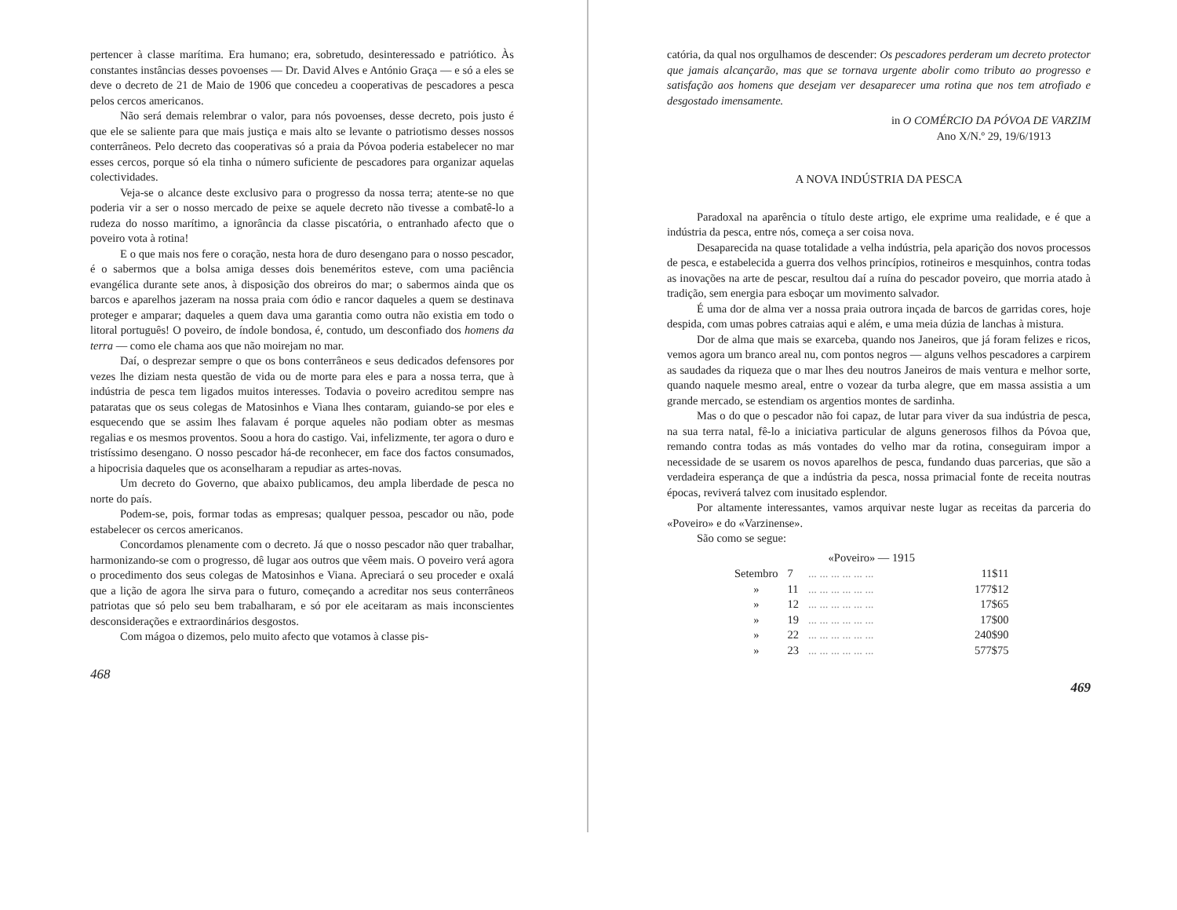pertencer à classe marítima. Era humano; era, sobretudo, desinteressado e patriótico. Às constantes instâncias desses povoenses — Dr. David Alves e António Graça — e só a eles se deve o decreto de 21 de Maio de 1906 que concedeu a cooperativas de pescadores a pesca pelos cercos americanos.
Não será demais relembrar o valor, para nós povoenses, desse decreto, pois justo é que ele se saliente para que mais justiça e mais alto se levante o patriotismo desses nossos conterrâneos. Pelo decreto das cooperativas só a praia da Póvoa poderia estabelecer no mar esses cercos, porque só ela tinha o número suficiente de pescadores para organizar aquelas colectividades.
Veja-se o alcance deste exclusivo para o progresso da nossa terra; atente-se no que poderia vir a ser o nosso mercado de peixe se aquele decreto não tivesse a combatê-lo a rudeza do nosso marítimo, a ignorância da classe piscatória, o entranhado afecto que o poveiro vota à rotina!
E o que mais nos fere o coração, nesta hora de duro desengano para o nosso pescador, é o sabermos que a bolsa amiga desses dois beneméritos esteve, com uma paciência evangélica durante sete anos, à disposição dos obreiros do mar; o sabermos ainda que os barcos e aparelhos jazeram na nossa praia com ódio e rancor daqueles a quem se destinava proteger e amparar; daqueles a quem dava uma garantia como outra não existia em todo o litoral português! O poveiro, de índole bondosa, é, contudo, um desconfiado dos homens da terra — como ele chama aos que não moirejam no mar.
Daí, o desprezar sempre o que os bons conterrâneos e seus dedicados defensores por vezes lhe diziam nesta questão de vida ou de morte para eles e para a nossa terra, que à indústria de pesca tem ligados muitos interesses. Todavia o poveiro acreditou sempre nas pataratas que os seus colegas de Matosinhos e Viana lhes contaram, guiando-se por eles e esquecendo que se assim lhes falavam é porque aqueles não podiam obter as mesmas regalias e os mesmos proventos. Soou a hora do castigo. Vai, infelizmente, ter agora o duro e tristíssimo desengano. O nosso pescador há-de reconhecer, em face dos factos consumados, a hipocrisia daqueles que os aconselharam a repudiar as artes-novas.
Um decreto do Governo, que abaixo publicamos, deu ampla liberdade de pesca no norte do país.
Podem-se, pois, formar todas as empresas; qualquer pessoa, pescador ou não, pode estabelecer os cercos americanos.
Concordamos plenamente com o decreto. Já que o nosso pescador não quer trabalhar, harmonizando-se com o progresso, dê lugar aos outros que vêem mais. O poveiro verá agora o procedimento dos seus colegas de Matosinhos e Viana. Apreciará o seu proceder e oxalá que a lição de agora lhe sirva para o futuro, começando a acreditar nos seus conterrâneos patriotas que só pelo seu bem trabalharam, e só por ele aceitaram as mais inconscientes desconsiderações e extraordinários desgostos.
Com mágoa o dizemos, pelo muito afecto que votamos à classe pis-
468
catória, da qual nos orgulhamos de descender: Os pescadores perderam um decreto protector que jamais alcançarão, mas que se tornava urgente abolir como tributo ao progresso e satisfação aos homens que desejam ver desaparecer uma rotina que nos tem atrofiado e desgostado imensamente.
in O COMÉRCIO DA PÓVOA DE VARZIM
Ano X/N.º 29, 19/6/1913
A NOVA INDÚSTRIA DA PESCA
Paradoxal na aparência o título deste artigo, ele exprime uma realidade, e é que a indústria da pesca, entre nós, começa a ser coisa nova.
Desaparecida na quase totalidade a velha indústria, pela aparição dos novos processos de pesca, e estabelecida a guerra dos velhos princípios, rotineiros e mesquinhos, contra todas as inovações na arte de pescar, resultou daí a ruína do pescador poveiro, que morria atado à tradição, sem energia para esboçar um movimento salvador.
É uma dor de alma ver a nossa praia outrora inçada de barcos de garridas cores, hoje despida, com umas pobres catraias aqui e além, e uma meia dúzia de lanchas à mistura.
Dor de alma que mais se exarceba, quando nos Janeiros, que já foram felizes e ricos, vemos agora um branco areal nu, com pontos negros — alguns velhos pescadores a carpirem as saudades da riqueza que o mar lhes deu noutros Janeiros de mais ventura e melhor sorte, quando naquele mesmo areal, entre o vozear da turba alegre, que em massa assistia a um grande mercado, se estendiam os argentios montes de sardinha.
Mas o do que o pescador não foi capaz, de lutar para viver da sua indústria de pesca, na sua terra natal, fê-lo a iniciativa particular de alguns generosos filhos da Póvoa que, remando contra todas as más vontades do velho mar da rotina, conseguiram impor a necessidade de se usarem os novos aparelhos de pesca, fundando duas parcerias, que são a verdadeira esperança de que a indústria da pesca, nossa primacial fonte de receita noutras épocas, reviverá talvez com inusitado esplendor.
Por altamente interessantes, vamos arquivar neste lugar as receitas da parceria do «Poveiro» e do «Varzinense».
São como se segue:
| «Poveiro» — 1915 | | | |
| --- | --- | --- | --- |
| Setembro | 7 | ... ... ... ... ... ... | 11$11 |
| » | 11 | ... ... ... ... ... ... | 177$12 |
| » | 12 | ... ... ... ... ... ... | 17$65 |
| » | 19 | ... ... ... ... ... ... | 17$00 |
| » | 22 | ... ... ... ... ... ... | 240$90 |
| » | 23 | ... ... ... ... ... ... | 577$75 |
469